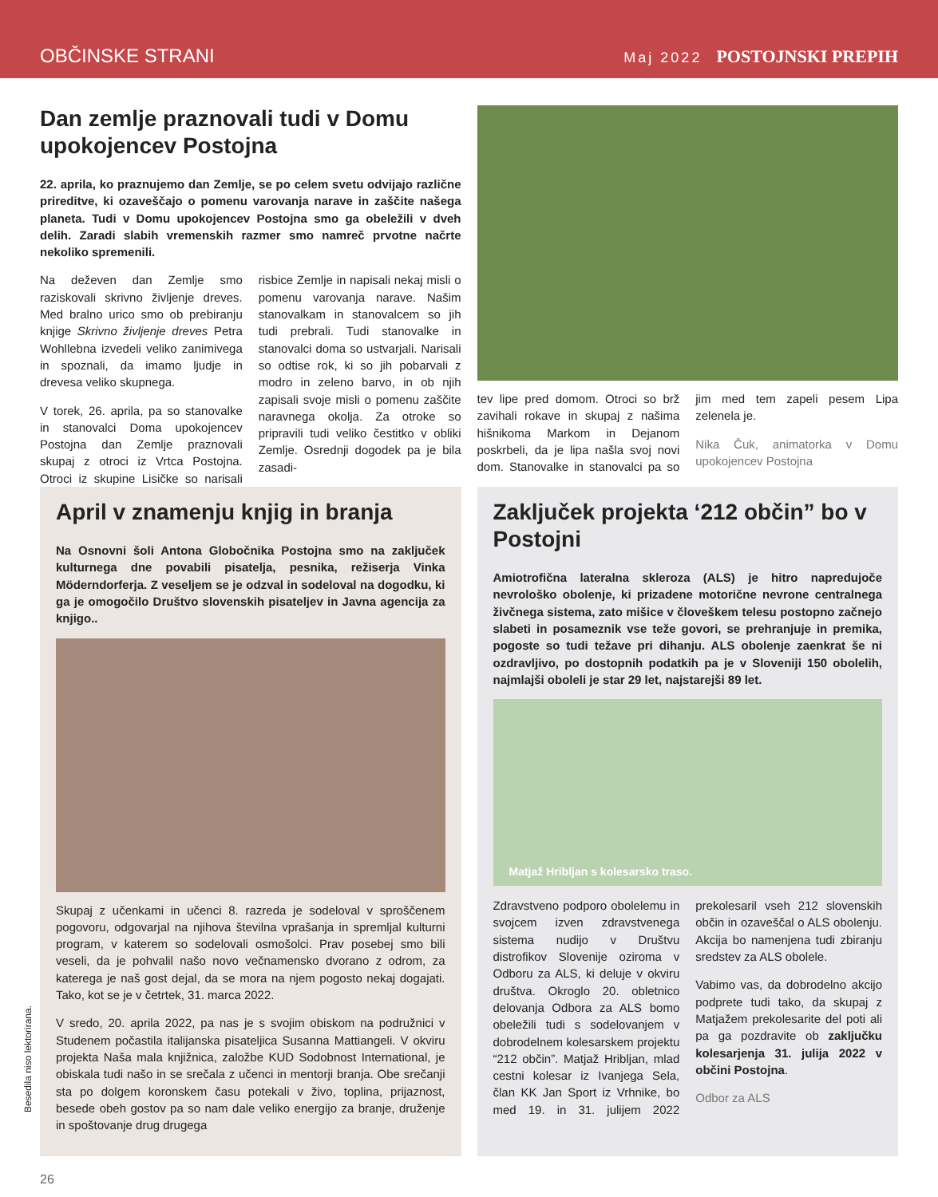OBČINSKE STRANI Maj 2022 POSTOJNSKI PREPIH
Dan zemlje praznovali tudi v Domu upokojencev Postojna
22. aprila, ko praznujemo dan Zemlje, se po celem svetu odvijajo različne prireditve, ki ozaveščajo o pomenu varovanja narave in zaščite našega planeta. Tudi v Domu upokojencev Postojna smo ga obeležili v dveh delih. Zaradi slabih vremenskih razmer smo namreč prvotne načrte nekoliko spremenili.
Na deževen dan Zemlje smo raziskovali skrivno življenje dreves. Med bralno urico smo ob prebiranju knjige Skrivno življenje dreves Petra Wohllebna izvedeli veliko zanimivega in spoznali, da imamo ljudje in drevesa veliko skupnega.
V torek, 26. aprila, pa so stanovalke in stanovalci Doma upokojencev Postojna dan Zemlje praznovali skupaj z otroci iz Vrtca Postojna. Otroci iz skupine Lisičke so narisali risbice Zemlje in napisali nekaj misli o pomenu varovanja narave. Našim stanovalkam in stanovalcem so jih tudi prebrali. Tudi stanovalke in stanovalci doma so ustvarjali. Narisali so odtise rok, ki so jih pobarvali z modro in zeleno barvo, in ob njih zapisali svoje misli o pomenu zaščite naravnega okolja. Za otroke so pripravili tudi veliko čestitko v obliki Zemlje. Osrednji dogodek pa je bila zasadi-
tev lipe pred domom. Otroci so brž zavihali rokave in skupaj z našima hišnikoma Markom in Dejanom poskrbeli, da je lipa našla svoj novi dom. Stanovalke in stanovalci pa so jim med tem zapeli pesem Lipa zelenela je.
Nika Čuk, animatorka v Domu upokojencev Postojna
April v znamenju knjig in branja
Na Osnovni šoli Antona Globočnika Postojna smo na zaključek kulturnega dne povabili pisatelja, pesnika, režiserja Vinka Möderndorferja. Z veseljem se je odzval in sodeloval na dogodku, ki ga je omogočilo Društvo slovenskih pisateljev in Javna agencija za knjigo..
Skupaj z učenkami in učenci 8. razreda je sodeloval v sproščenem pogovoru, odgovarjal na njihova številna vprašanja in spremljal kulturni program, v katerem so sodelovali osmošolci. Prav posebej smo bili veseli, da je pohvalil našo novo večnamensko dvorano z odrom, za katerega je naš gost dejal, da se mora na njem pogosto nekaj dogajati. Tako, kot se je v četrtek, 31. marca 2022.
V sredo, 20. aprila 2022, pa nas je s svojim obiskom na podružnici v Studenem počastila italijanska pisateljica Susanna Mattiangeli. V okviru projekta Naša mala knjižnica, založbe KUD Sodobnost International, je obiskala tudi našo in se srečala z učenci in mentorji branja. Obe srečanji sta po dolgem koronskem času potekali v živo, toplina, prijaznost, besede obeh gostov pa so nam dale veliko energijo za branje, druženje in spoštovanje drug drugega
Zaključek projekta ‘212 občin” bo v Postojni
Amiotrofična lateralna skleroza (ALS) je hitro napredujoče nevrološko obolenje, ki prizadene motorične nevrone centralnega živčnega sistema, zato mišice v človeškem telesu postopno začnejo slabeti in posameznik vse teže govori, se prehranjuje in premika, pogoste so tudi težave pri dihanju. ALS obolenje zaenkrat še ni ozdravljivo, po dostopnih podatkih pa je v Sloveniji 150 obolelih, najmlajši oboleli je star 29 let, najstarejši 89 let.
Matjaž Hribljan s kolesarsko traso.
Zdravstveno podporo obolelemu in svojcem izven zdravstvenega sistema nudijo v Društvu distrofikov Slovenije oziroma v Odboru za ALS, ki deluje v okviru društva. Okroglo 20. obletnico delovanja Odbora za ALS bomo obeležili tudi s sodelovanjem v dobrodelnem kolesarskem projektu “212 občin”. Matjaž Hribljan, mlad cestni kolesar iz Ivanjega Sela, član KK Jan Sport iz Vrhnike, bo med 19. in 31. julijem 2022 prekolesaril vseh 212 slovenskih občin in ozaveščal o ALS obolenju. Akcija bo namenjena tudi zbiranju sredstev za ALS obolele.
Vabimo vas, da dobrodelno akcijo podprete tudi tako, da skupaj z Matjažem prekolesarite del poti ali pa ga pozdravite ob zaključku kolesarjenja 31. julija 2022 v občini Postojna.
Odbor za ALS
26
Besedila niso lektorirana.